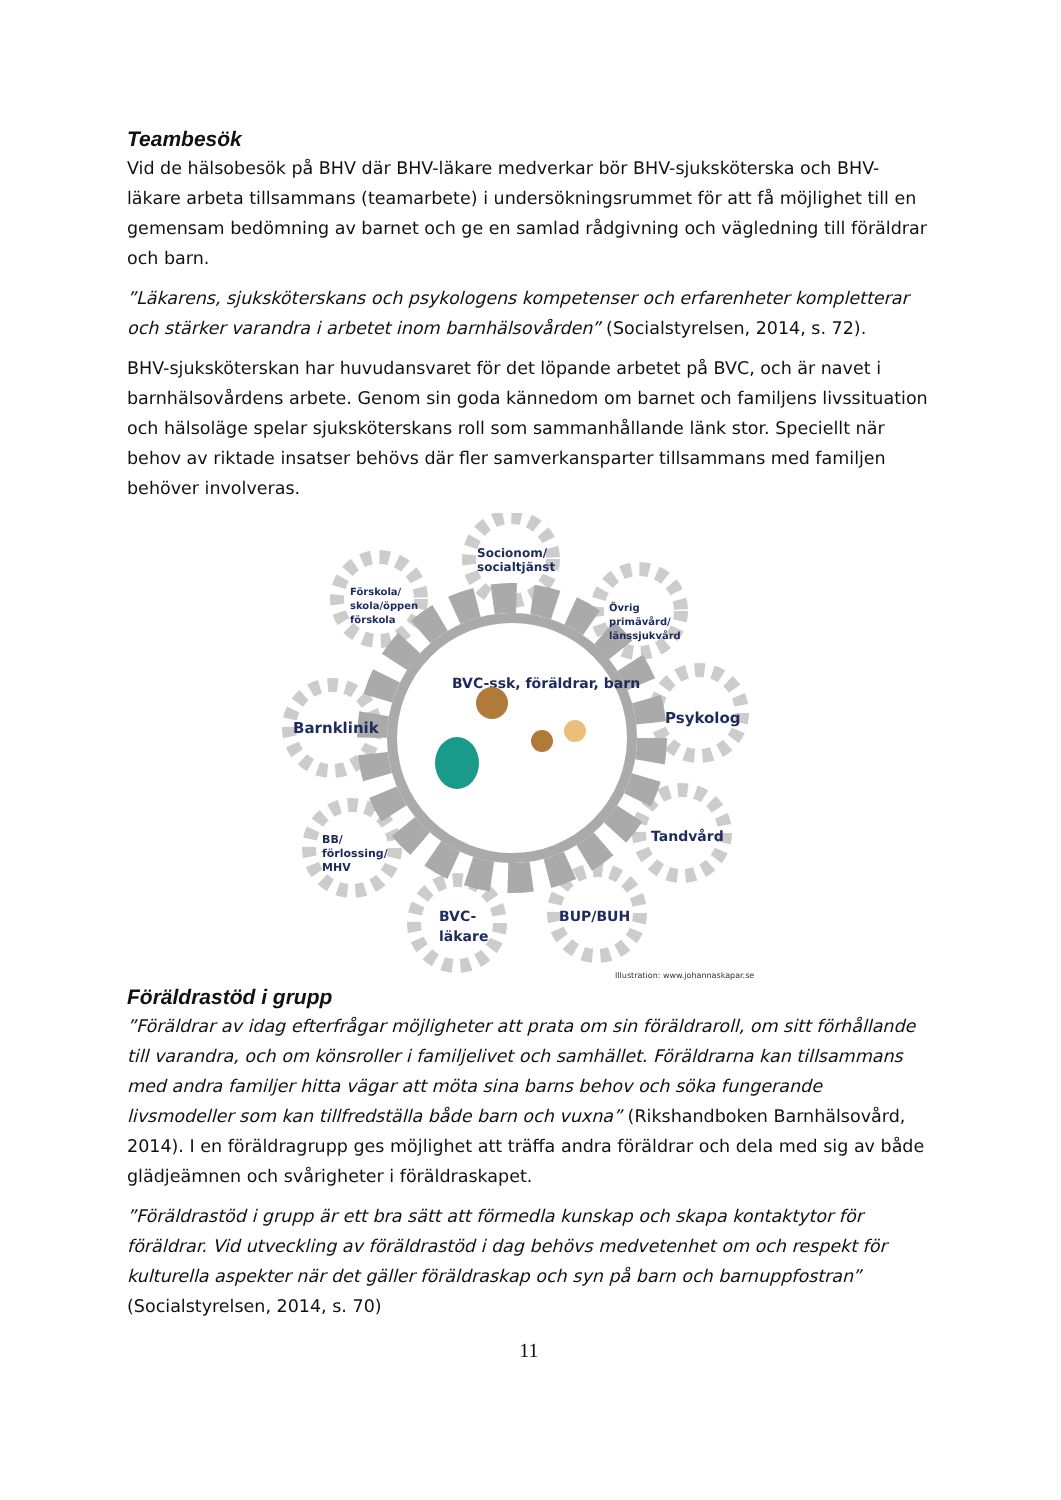Teambesök
Vid de hälsobesök på BHV där BHV-läkare medverkar bör BHV-sjuksköterska och BHV-läkare arbeta tillsammans (teamarbete) i undersökningsrummet för att få möjlighet till en gemensam bedömning av barnet och ge en samlad rådgivning och vägledning till föräldrar och barn.
”Läkarens, sjuksköterskans och psykologens kompetenser och erfarenheter kompletterar och stärker varandra i arbetet inom barnhälsovården” (Socialstyrelsen, 2014, s. 72).
BHV-sjuksköterskan har huvudansvaret för det löpande arbetet på BVC, och är navet i barnhälsovårdens arbete. Genom sin goda kännedom om barnet och familjens livssituation och hälsoläge spelar sjuksköterskans roll som sammanhållande länk stor. Speciellt när behov av riktade insatser behövs där fler samverkansparter tillsammans med familjen behöver involveras.
Socionom/
socialtjänst
Förskola/
skola/öppen
förskola
Övrig
primävård/
länssjukvård
Barnklinik
Psykolog
Tandvård
BB/
förlossing/
MHV
BVC-
läkare
BUP/BUH
BVC-ssk, föräldrar, barn
Illustration: www.johannaskapar.se
Föräldrastöd i grupp
”Föräldrar av idag efterfrågar möjligheter att prata om sin föräldraroll, om sitt förhållande till varandra, och om könsroller i familjelivet och samhället. Föräldrarna kan tillsammans med andra familjer hitta vägar att möta sina barns behov och söka fungerande livsmodeller som kan tillfredställa både barn och vuxna” (Rikshandboken Barnhälsovård, 2014). I en föräldragrupp ges möjlighet att träffa andra föräldrar och dela med sig av både glädjeämnen och svårigheter i föräldraskapet.
”Föräldrastöd i grupp är ett bra sätt att förmedla kunskap och skapa kontaktytor för föräldrar. Vid utveckling av föräldrastöd i dag behövs medvetenhet om och respekt för kulturella aspekter när det gäller föräldraskap och syn på barn och barnuppfostran” (Socialstyrelsen, 2014, s. 70)
11